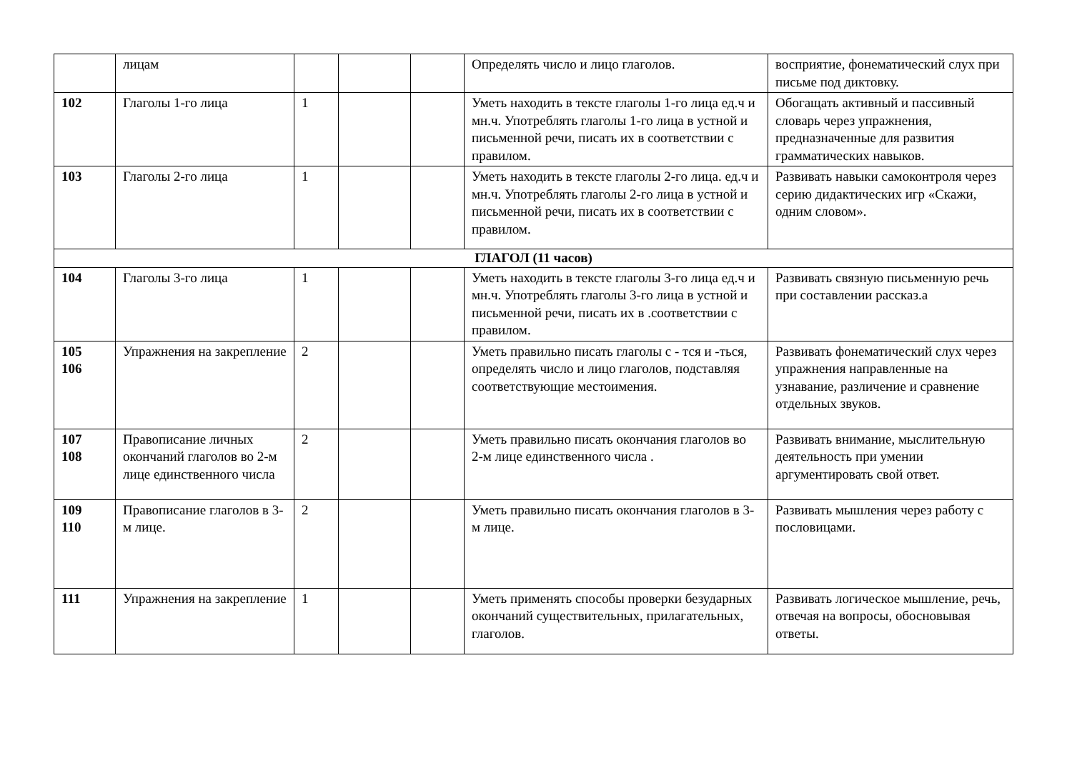| | лицам | | | | Определять число и лицо глаголов. | восприятие, фонематический слух при письме под диктовку. |
| 102 | Глаголы 1-го лица | 1 | | | Уметь находить в тексте глаголы 1-го лица ед.ч и мн.ч. Употреблять глаголы 1-го лица в устной и письменной речи, писать их в соответствии с правилом. | Обогащать активный и пассивный словарь через упражнения, предназначенные для развития грамматических навыков. |
| 103 | Глаголы 2-го лица | 1 | | | Уметь находить в тексте глаголы 2-го лица. ед.ч и мн.ч. Употреблять глаголы 2-го лица в устной и письменной речи, писать их в соответствии с правилом. | Развивать навыки самоконтроля через серию дидактических игр «Скажи, одним словом». |
| ГЛАГОЛ (11 часов) | | | | | | |
| 104 | Глаголы 3-го лица | 1 | | | Уметь находить в тексте глаголы 3-го лица ед.ч и мн.ч. Употреблять глаголы 3-го лица в устной и письменной речи, писать их в .соответствии с правилом. | Развивать связную письменную речь при составлении рассказ.а |
| 105 106 | Упражнения на закрепление | 2 | | | Уметь правильно писать глаголы с - тся и -ться, определять число и лицо глаголов, подставляя соответствующие местоимения. | Развивать фонематический слух через упражнения направленные на узнавание, различение и сравнение отдельных звуков. |
| 107 108 | Правописание личных окончаний глаголов во 2-м лице единственного числа | 2 | | | Уметь правильно писать окончания глаголов во 2-м лице единственного числа . | Развивать внимание, мыслительную деятельность при умении аргументировать свой ответ. |
| 109 110 | Правописание глаголов в 3-м лице. | 2 | | | Уметь правильно писать окончания глаголов в 3-м лице. | Развивать мышления через работу с пословицами. |
| 111 | Упражнения на закрепление | 1 | | | Уметь применять способы проверки безударных окончаний существительных, прилагательных, глаголов. | Развивать логическое мышление, речь, отвечая на вопросы, обосновывая ответы. |